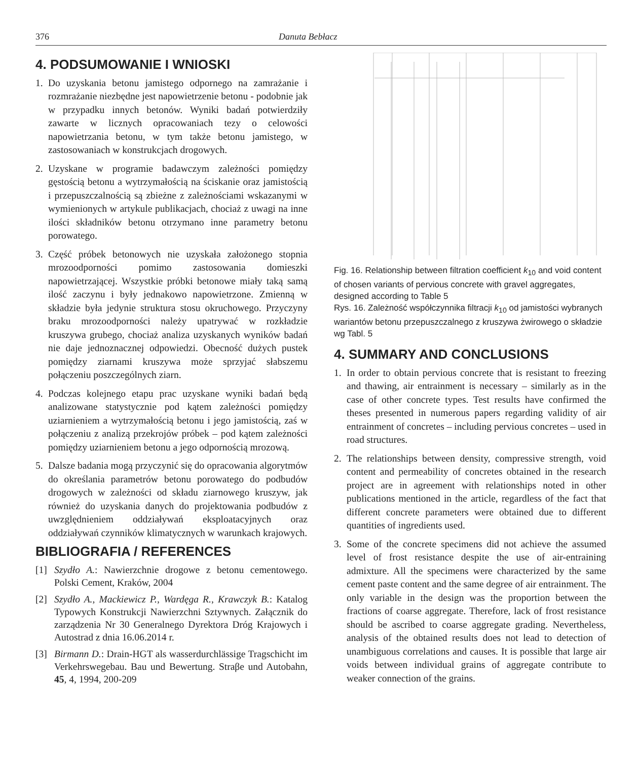376 Danuta Bebłacz
4. PODSUMOWANIE I WNIOSKI
1. Do uzyskania betonu jamistego odpornego na zamrażanie i rozmrażanie niezbędne jest napowietrzenie betonu - podobnie jak w przypadku innych betonów. Wyniki badań potwierdziły zawarte w licznych opracowaniach tezy o celowości napowietrzania betonu, w tym także betonu jamistego, w zastosowaniach w konstrukcjach drogowych.
2. Uzyskane w programie badawczym zależności pomiędzy gęstością betonu a wytrzymałością na ściskanie oraz jamistością i przepuszczalnością są zbieżne z zależnościami wskazanymi w wymienionych w artykule publikacjach, chociaż z uwagi na inne ilości składników betonu otrzymano inne parametry betonu porowatego.
3. Część próbek betonowych nie uzyskała założonego stopnia mrozoodporności pomimo zastosowania domieszki napowietrzającej. Wszystkie próbki betonowe miały taką samą ilość zaczynu i były jednakowo napowietrzone. Zmienną w składzie była jedynie struktura stosu okruchowego. Przyczyny braku mrozoodporności należy upatrywać w rozkładzie kruszywa grubego, chociaż analiza uzyskanych wyników badań nie daje jednoznacznej odpowiedzi. Obecność dużych pustek pomiędzy ziarnami kruszywa może sprzyjać słabszemu połączeniu poszczególnych ziarn.
4. Podczas kolejnego etapu prac uzyskane wyniki badań będą analizowane statystycznie pod kątem zależności pomiędzy uziarnieniem a wytrzymałością betonu i jego jamistością, zaś w połączeniu z analizą przekrojów próbek – pod kątem zależności pomiędzy uziarnieniem betonu a jego odpornością mrozową.
5. Dalsze badania mogą przyczynić się do opracowania algorytmów do określania parametrów betonu porowatego do podbudów drogowych w zależności od składu ziarnowego kruszyw, jak również do uzyskania danych do projektowania podbudów z uwzględnieniem oddziaływań eksploatacyjnych oraz oddziaływań czynników klimatycznych w warunkach krajowych.
BIBLIOGRAFIA / REFERENCES
[1] Szydło A.: Nawierzchnie drogowe z betonu cementowego. Polski Cement, Kraków, 2004
[2] Szydło A., Mackiewicz P., Wardęga R., Krawczyk B.: Katalog Typowych Konstrukcji Nawierzchni Sztywnych. Załącznik do zarządzenia Nr 30 Generalnego Dyrektora Dróg Krajowych i Autostrad z dnia 16.06.2014 r.
[3] Birmann D.: Drain-HGT als wasserdurchlässige Tragschicht im Verkehrswegebau. Bau und Bewertung. Straβe und Autobahn, 45, 4, 1994, 200-209
Fig. 16. Relationship between filtration coefficient k<sub>10</sub> and void content of chosen variants of pervious concrete with gravel aggregates, designed according to Table 5
Rys. 16. Zależność współczynnika filtracji k<sub>10</sub> od jamistości wybranych wariantów betonu przepuszczalnego z kruszywa żwirowego o składzie wg Tabl. 5
4. SUMMARY AND CONCLUSIONS
1. In order to obtain pervious concrete that is resistant to freezing and thawing, air entrainment is necessary – similarly as in the case of other concrete types. Test results have confirmed the theses presented in numerous papers regarding validity of air entrainment of concretes – including pervious concretes – used in road structures.
2. The relationships between density, compressive strength, void content and permeability of concretes obtained in the research project are in agreement with relationships noted in other publications mentioned in the article, regardless of the fact that different concrete parameters were obtained due to different quantities of ingredients used.
3. Some of the concrete specimens did not achieve the assumed level of frost resistance despite the use of air-entraining admixture. All the specimens were characterized by the same cement paste content and the same degree of air entrainment. The only variable in the design was the proportion between the fractions of coarse aggregate. Therefore, lack of frost resistance should be ascribed to coarse aggregate grading. Nevertheless, analysis of the obtained results does not lead to detection of unambiguous correlations and causes. It is possible that large air voids between individual grains of aggregate contribute to weaker connection of the grains.